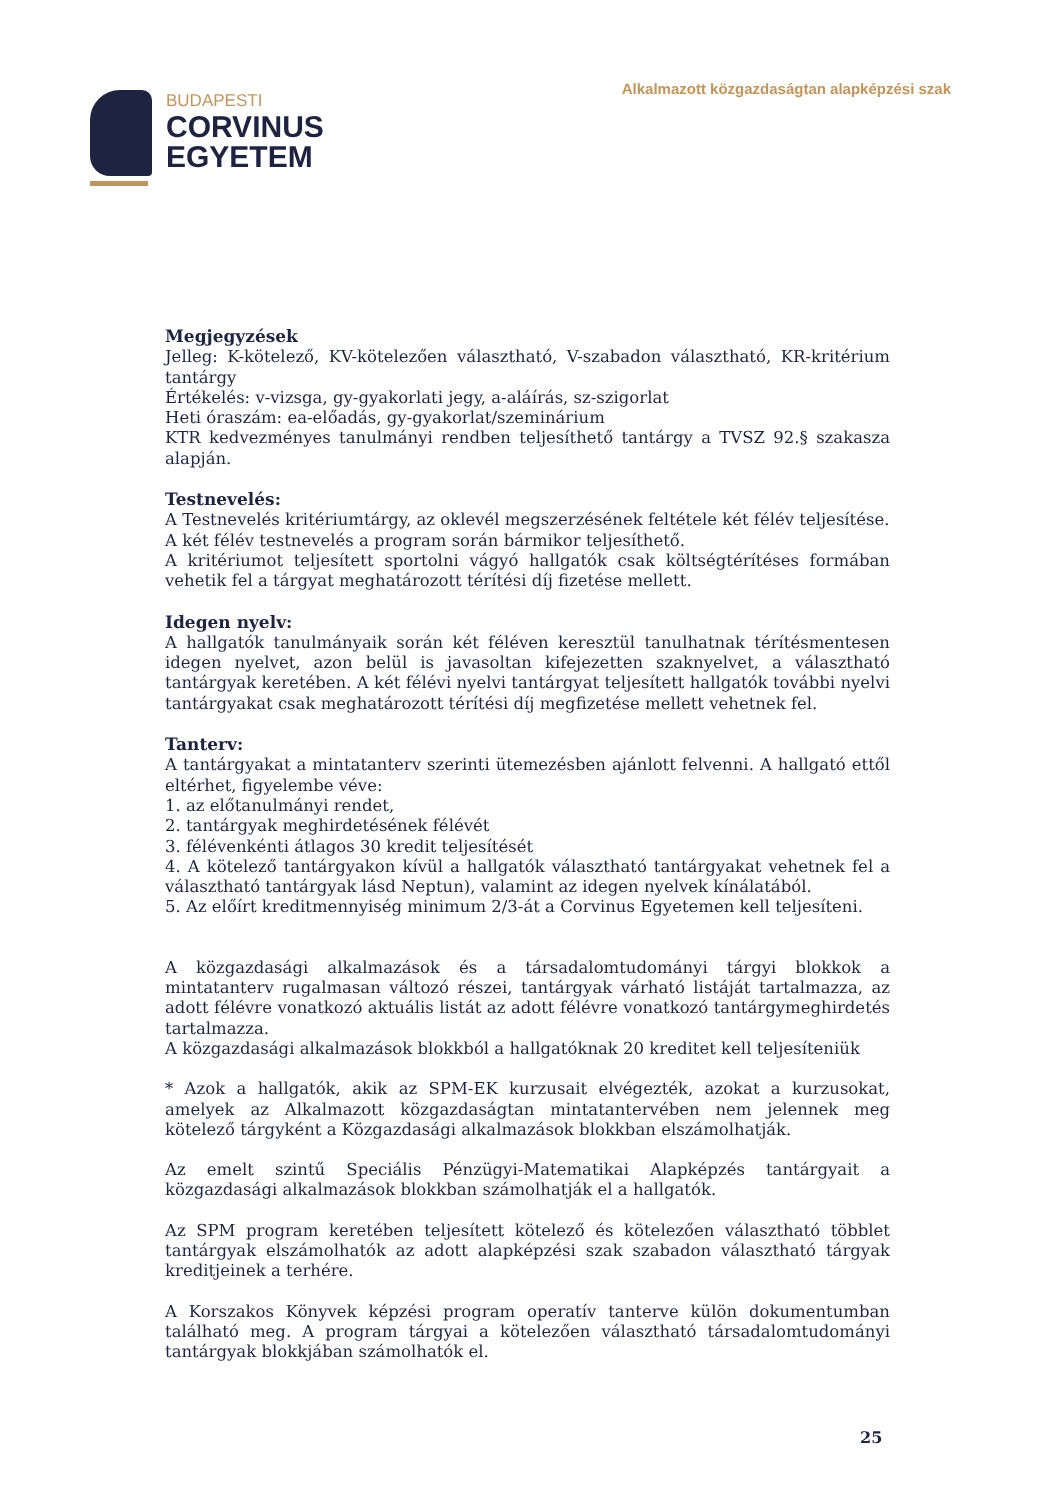BUDAPESTI
CORVINUS
EGYETEM
Alkalmazott közgazdaságtan alapképzési szak
Megjegyzések
Jelleg: K-kötelező, KV-kötelezően választható, V-szabadon választható, KR-kritérium tantárgy
Értékelés: v-vizsga, gy-gyakorlati jegy, a-aláírás, sz-szigorlat
Heti óraszám: ea-előadás, gy-gyakorlat/szeminárium
KTR kedvezményes tanulmányi rendben teljesíthető tantárgy a TVSZ 92.§ szakasza alapján.
Testnevelés:
A Testnevelés kritériumtárgy, az oklevél megszerzésének feltétele két félév teljesítése.
A két félév testnevelés a program során bármikor teljesíthető.
A kritériumot teljesített sportolni vágyó hallgatók csak költségtérítéses formában vehetik fel a tárgyat meghatározott térítési díj fizetése mellett.
Idegen nyelv:
A hallgatók tanulmányaik során két féléven keresztül tanulhatnak térítésmentesen idegen nyelvet, azon belül is javasoltan kifejezetten szaknyelvet, a választható tantárgyak keretében. A két félévi nyelvi tantárgyat teljesített hallgatók további nyelvi tantárgyakat csak meghatározott térítési díj megfizetése mellett vehetnek fel.
Tanterv:
A tantárgyakat a mintatanterv szerinti ütemezésben ajánlott felvenni. A hallgató ettől eltérhet, figyelembe véve:
1. az előtanulmányi rendet,
2. tantárgyak meghirdetésének félévét
3. félévenkénti átlagos 30 kredit teljesítését
4. A kötelező tantárgyakon kívül a hallgatók választható tantárgyakat vehetnek fel a választható tantárgyak lásd Neptun), valamint az idegen nyelvek kínálatából.
5. Az előírt kreditmennyiség minimum 2/3-át a Corvinus Egyetemen kell teljesíteni.
A közgazdasági alkalmazások és a társadalomtudományi tárgyi blokkok a mintatanterv rugalmasan változó részei, tantárgyak várható listáját tartalmazza, az adott félévre vonatkozó aktuális listát az adott félévre vonatkozó tantárgymeghirdetés tartalmazza.
A közgazdasági alkalmazások blokkból a hallgatóknak 20 kreditet kell teljesíteniük
* Azok a hallgatók, akik az SPM-EK kurzusait elvégezték, azokat a kurzusokat, amelyek az Alkalmazott közgazdaságtan mintatantervében nem jelennek meg kötelező tárgyként a Közgazdasági alkalmazások blokkban elszámolhatják.
Az emelt szintű Speciális Pénzügyi-Matematikai Alapképzés tantárgyait a közgazdasági alkalmazások blokkban számolhatják el a hallgatók.
Az SPM program keretében teljesített kötelező és kötelezően választható többlet tantárgyak elszámolhatók az adott alapképzési szak szabadon választható tárgyak kreditjeinek a terhére.
A Korszakos Könyvek képzési program operatív tanterve külön dokumentumban található meg. A program tárgyai a kötelezően választható társadalomtudományi tantárgyak blokkjában számolhatók el.
25